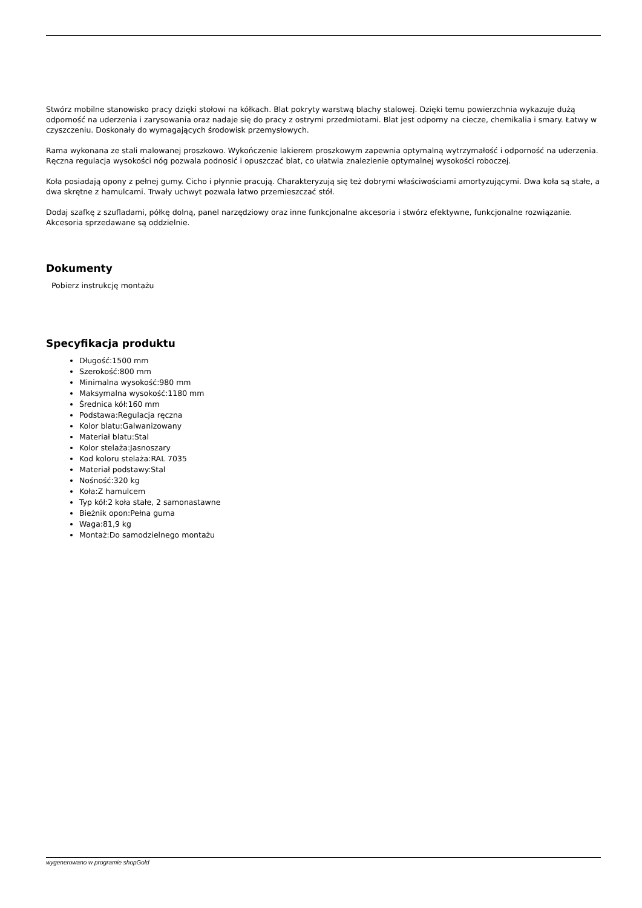Stwórz mobilne stanowisko pracy dzięki stołowi na kółkach. Blat pokryty warstwą blachy stalowej. Dzięki temu powierzchnia wykazuje dużą odporność na uderzenia i zarysowania oraz nadaje się do pracy z ostrymi przedmiotami. Blat jest odporny na ciecze, chemikalia i smary. Łatwy w czyszczeniu. Doskonały do wymagających środowisk przemysłowych.
Rama wykonana ze stali malowanej proszkowo. Wykończenie lakierem proszkowym zapewnia optymalną wytrzymałość i odporność na uderzenia. Ręczna regulacja wysokości nóg pozwala podnosić i opuszczać blat, co ułatwia znalezienie optymalnej wysokości roboczej.
Koła posiadają opony z pełnej gumy. Cicho i płynnie pracują. Charakteryzują się też dobrymi właściwościami amortyzującymi. Dwa koła są stałe, a dwa skrętne z hamulcami. Trwały uchwyt pozwala łatwo przemieszczać stół.
Dodaj szafkę z szufladami, półkę dolną, panel narzędziowy oraz inne funkcjonalne akcesoria i stwórz efektywne, funkcjonalne rozwiązanie. Akcesoria sprzedawane są oddzielnie.
Dokumenty
Pobierz instrukcję montażu
Specyfikacja produktu
Długość:1500 mm
Szerokość:800 mm
Minimalna wysokość:980 mm
Maksymalna wysokość:1180 mm
Średnica kół:160 mm
Podstawa:Regulacja ręczna
Kolor blatu:Galwanizowany
Materiał blatu:Stal
Kolor stelaża:Jasnoszary
Kod koloru stelaża:RAL 7035
Materiał podstawy:Stal
Nośność:320 kg
Koła:Z hamulcem
Typ kół:2 koła stałe, 2 samonastawne
Bieżnik opon:Pełna guma
Waga:81,9 kg
Montaż:Do samodzielnego montażu
wygenerowano w programie shopGold